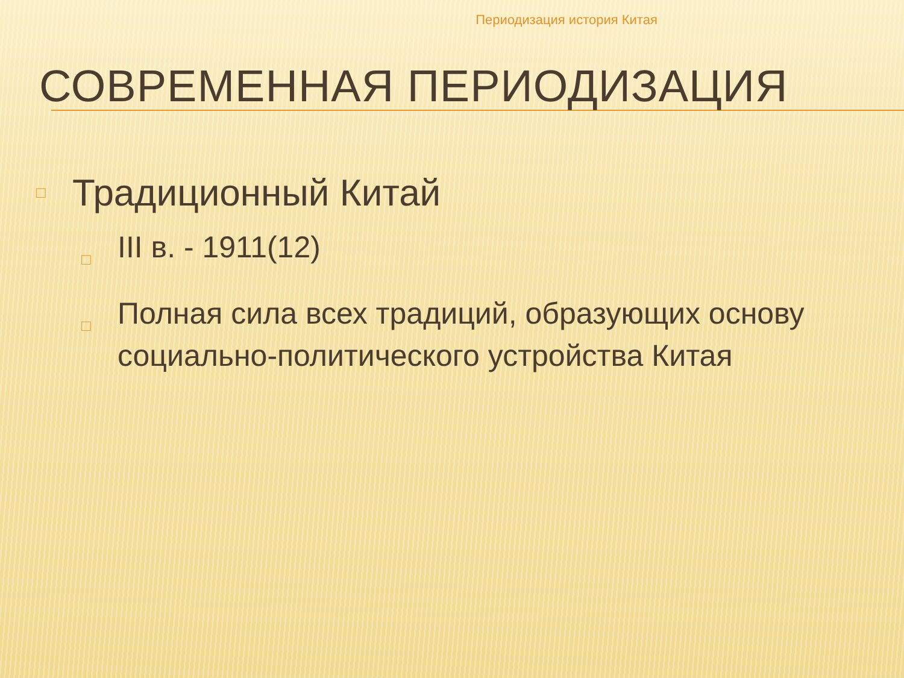Периодизация история Китая
СОВРЕМЕННАЯ ПЕРИОДИЗАЦИЯ
□ Традиционный Китай
□ III в. - 1911(12)
□ Полная сила всех традиций, образующих основу социально-политического устройства Китая